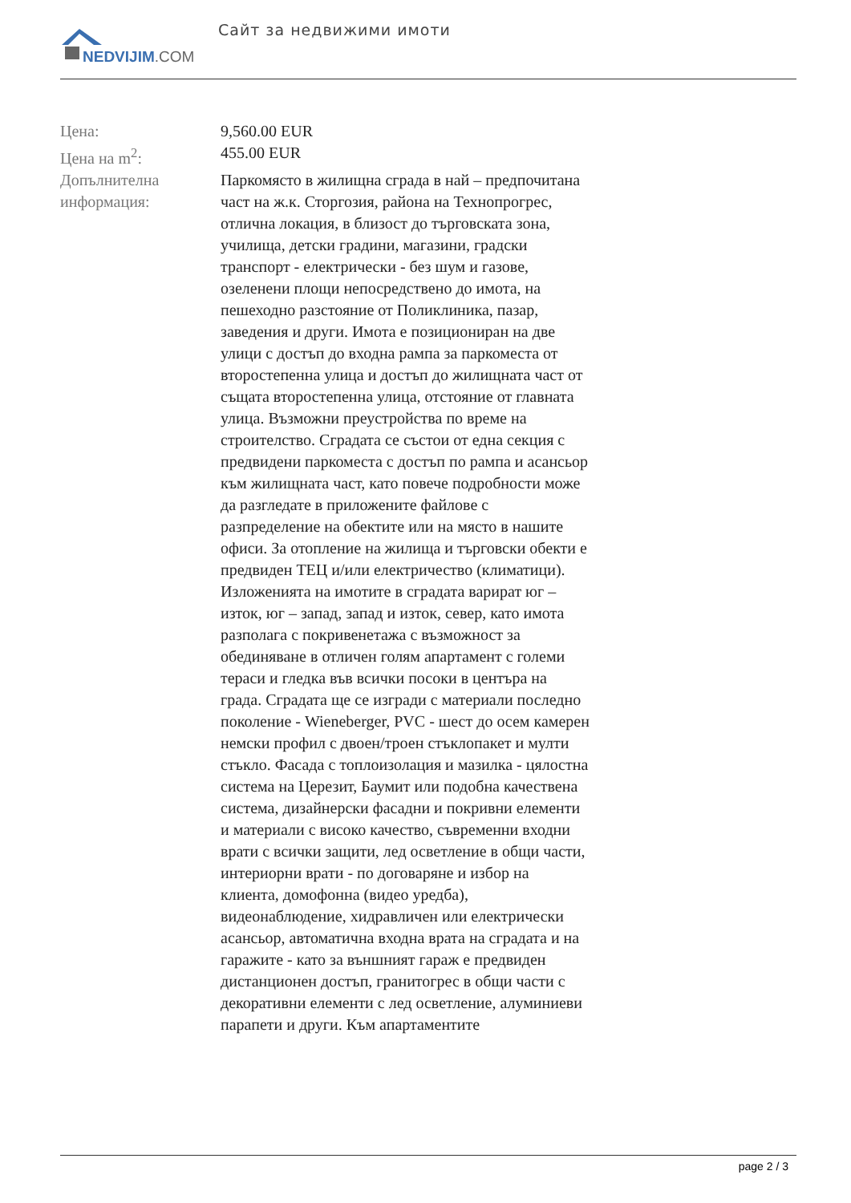NEDVIJIM.COM Сайт за недвижими имоти
| Цена: | 9,560.00 EUR |
| Цена на m<sup>2</sup>: | 455.00 EUR |
| Допълнителна информация: | Паркомясто в жилищна сграда в най – предпочитана част на ж.к. Сторгозия, района на Технопрогрес, отлична локация, в близост до търговската зона, училища, детски градини, магазини, градски транспорт - електрически - без шум и газове, озеленени площи непосредствено до имота, на пешеходно разстояние от Поликлиника, пазар, заведения и други. Имота е позициониран на две улици с достъп до входна рампа за паркоместа от второстепенна улица и достъп до жилищната част от същата второстепенна улица, отстояние от главната улица. Възможни преустройства по време на строителство. Сградата се състои от една секция с предвидени паркоместа с достъп по рампа и асансьор към жилищната част, като повече подробности може да разгледате в приложените файлове с разпределение на обектите или на място в нашите офиси. За отопление на жилища и търговски обекти е предвиден ТЕЦ и/или електричество (климатици). Изложенията на имотите в сградата варират юг – изток, юг – запад, запад и изток, север, като имота разполага с покривенетажа с възможност за обединяване в отличен голям апартамент с големи тераси и гледка във всички посоки в центъра на града. Сградата ще се изгради с материали последно поколение - Wieneberger, PVC - шест до осем камерен немски профил с двоен/троен стъклопакет и мулти стъкло. Фасада с топлоизолация и мазилка - цялостна система на Церезит, Баумит или подобна качествена система, дизайнерски фасадни и покривни елементи и материали с високо качество, съвременни входни врати с всички защити, лед осветление в общи части, интериорни врати - по договаряне и избор на клиента, домофонна (видео уредба), видеонаблюдение, хидравличен или електрически асансьор, автоматична входна врата на сградата и на гаражите - като за външният гараж е предвиден дистанционен достъп, гранитогрес в общи части с декоративни елементи с лед осветление, алуминиеви парапети и други. Към апартаментите |
page 2 / 3